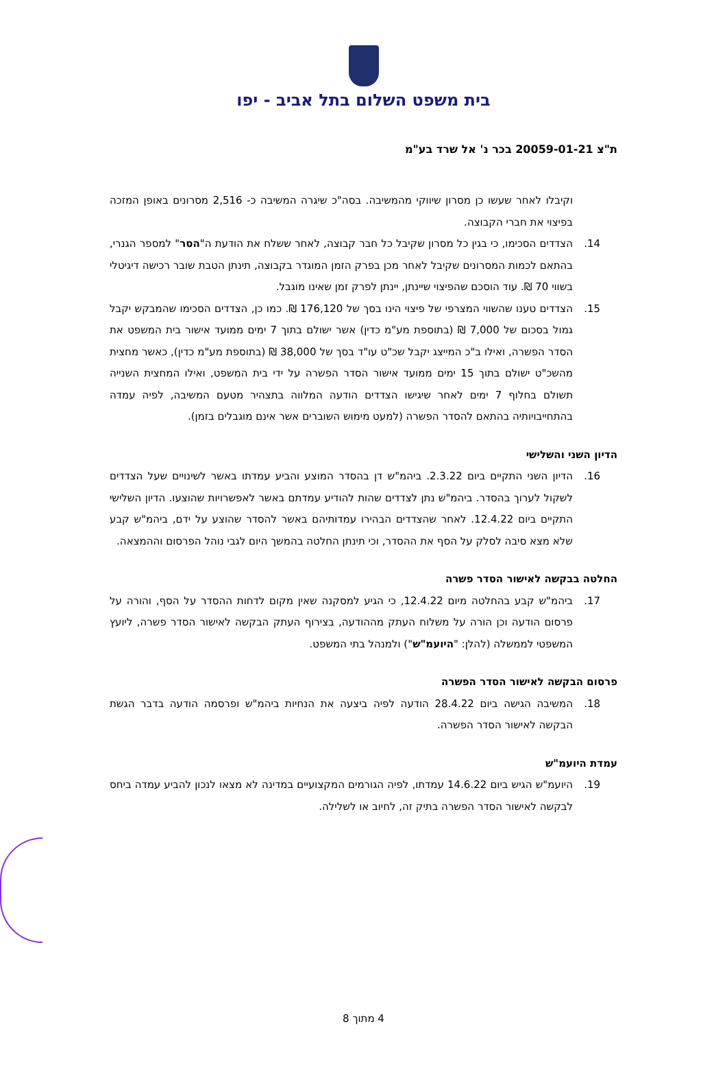בית משפט השלום בתל אביב - יפו
ת"צ 20059-01-21 בכר נ' אל שרד בע"מ
וקיבלו לאחר שעשו כן מסרון שיווקי מהמשיבה. בסה"כ שיגרה המשיבה כ- 2,516 מסרונים באופן המזכה בפיצוי את חברי הקבוצה.
14. הצדדים הסכימו, כי בגין כל מסרון שקיבל כל חבר קבוצה, לאחר ששלח את הודעת ה"הסר" למספר הגנרי, בהתאם לכמות המסרונים שקיבל לאחר מכן בפרק הזמן המוגדר בקבוצה, תינתן הטבת שובר רכישה דיגיטלי בשווי 70 ₪. עוד הוסכם שהפיצוי שיינתן, יינתן לפרק זמן שאינו מוגבל.
15. הצדדים טענו שהשווי המצרפי של פיצוי הינו בסך של 176,120 ₪. כמו כן, הצדדים הסכימו שהמבקש יקבל גמול בסכום של 7,000 ₪ (בתוספת מע"מ כדין) אשר ישולם בתוך 7 ימים ממועד אישור בית המשפט את הסדר הפשרה, ואילו ב"כ המייצג יקבל שכ"ט עו"ד בסך של 38,000 ₪ (בתוספת מע"מ כדין), כאשר מחצית מהשכ"ט ישולם בתוך 15 ימים ממועד אישור הסדר הפשרה על ידי בית המשפט, ואילו המחצית השנייה תשולם בחלוף 7 ימים לאחר שיגישו הצדדים הודעה המלווה בתצהיר מטעם המשיבה, לפיה עמדה בהתחייבויותיה בהתאם להסדר הפשרה (למעט מימוש השוברים אשר אינם מוגבלים בזמן).
הדיון השני והשלישי
16. הדיון השני התקיים ביום 2.3.22. ביהמ"ש דן בהסדר המוצע והביע עמדתו באשר לשינויים שעל הצדדים לשקול לערוך בהסדר. ביהמ"ש נתן לצדדים שהות להודיע עמדתם באשר לאפשרויות שהוצעו. הדיון השלישי התקיים ביום 12.4.22. לאחר שהצדדים הבהירו עמדותיהם באשר להסדר שהוצע על ידם, ביהמ"ש קבע שלא מצא סיבה לסלק על הסף את ההסדר, וכי תינתן החלטה בהמשך היום לגבי נוהל הפרסום וההמצאה.
החלטה בבקשה לאישור הסדר פשרה
17. ביהמ"ש קבע בהחלטה מיום 12.4.22, כי הגיע למסקנה שאין מקום לדחות ההסדר על הסף, והורה על פרסום הודעה וכן הורה על משלוח העתק מההודעה, בצירוף העתק הבקשה לאישור הסדר פשרה, ליועץ המשפטי לממשלה (להלן: "היועמ"ש") ולמנהל בתי המשפט.
פרסום הבקשה לאישור הסדר הפשרה
18. המשיבה הגישה ביום 28.4.22 הודעה לפיה ביצעה את הנחיות ביהמ"ש ופרסמה הודעה בדבר הגשת הבקשה לאישור הסדר הפשרה.
עמדת היועמ"ש
19. היועמ"ש הגיש ביום 14.6.22 עמדתו, לפיה הגורמים המקצועיים במדינה לא מצאו לנכון להביע עמדה ביחס לבקשה לאישור הסדר הפשרה בתיק זה, לחיוב או לשלילה.
4 מתוך 8